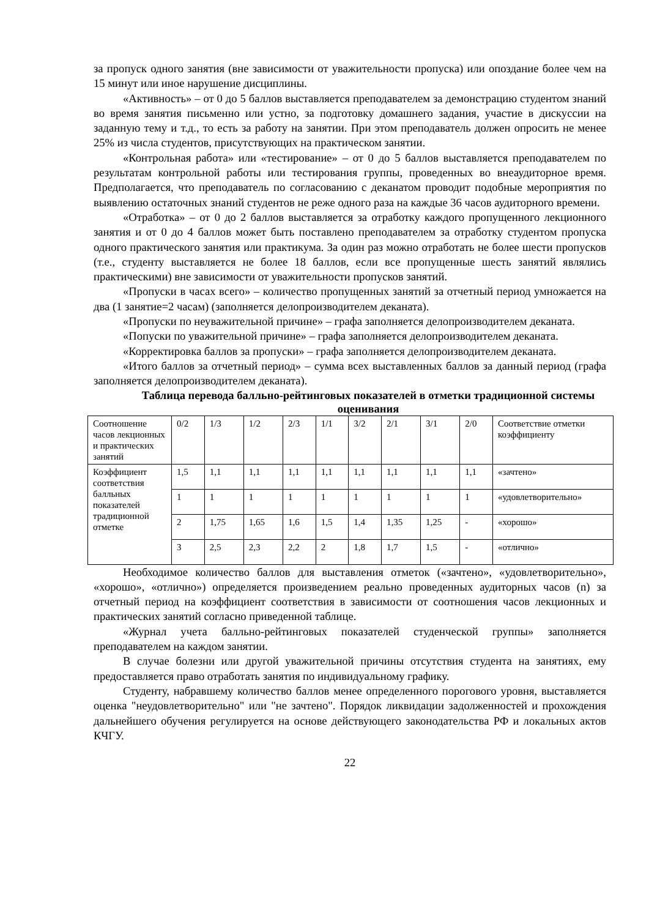за пропуск одного занятия (вне зависимости от уважительности пропуска) или опоздание более чем на 15 минут или иное нарушение дисциплины.
«Активность» – от 0 до 5 баллов выставляется преподавателем за демонстрацию студентом знаний во время занятия письменно или устно, за подготовку домашнего задания, участие в дискуссии на заданную тему и т.д., то есть за работу на занятии. При этом преподаватель должен опросить не менее 25% из числа студентов, присутствующих на практическом занятии.
«Контрольная работа» или «тестирование» – от 0 до 5 баллов выставляется преподавателем по результатам контрольной работы или тестирования группы, проведенных во внеаудиторное время. Предполагается, что преподаватель по согласованию с деканатом проводит подобные мероприятия по выявлению остаточных знаний студентов не реже одного раза на каждые 36 часов аудиторного времени.
«Отработка» – от 0 до 2 баллов выставляется за отработку каждого пропущенного лекционного занятия и от 0 до 4 баллов может быть поставлено преподавателем за отработку студентом пропуска одного практического занятия или практикума. За один раз можно отработать не более шести пропусков (т.е., студенту выставляется не более 18 баллов, если все пропущенные шесть занятий являлись практическими) вне зависимости от уважительности пропусков занятий.
«Пропуски в часах всего» – количество пропущенных занятий за отчетный период умножается на два (1 занятие=2 часам) (заполняется делопроизводителем деканата).
«Пропуски по неуважительной причине» – графа заполняется делопроизводителем деканата.
«Попуски по уважительной причине» – графа заполняется делопроизводителем деканата.
«Корректировка баллов за пропуски» – графа заполняется делопроизводителем деканата.
«Итого баллов за отчетный период» – сумма всех выставленных баллов за данный период (графа заполняется делопроизводителем деканата).
Таблица перевода балльно-рейтинговых показателей в отметки традиционной системы оценивания
| Соотношение часов лекционных и практических занятий | 0/2 | 1/3 | 1/2 | 2/3 | 1/1 | 3/2 | 2/1 | 3/1 | 2/0 | Соответствие отметки коэффициенту |
| Коэффициент соответствия балльных показателей традиционной отметке | 1,5 | 1,1 | 1,1 | 1,1 | 1,1 | 1,1 | 1,1 | 1,1 | 1,1 | «зачтено» |
| | 1 | 1 | 1 | 1 | 1 | 1 | 1 | 1 | 1 | «удовлетворительно» |
| | 2 | 1,75 | 1,65 | 1,6 | 1,5 | 1,4 | 1,35 | 1,25 | - | «хорошо» |
| | 3 | 2,5 | 2,3 | 2,2 | 2 | 1,8 | 1,7 | 1,5 | - | «отлично» |
Необходимое количество баллов для выставления отметок («зачтено», «удовлетворительно», «хорошо», «отлично») определяется произведением реально проведенных аудиторных часов (n) за отчетный период на коэффициент соответствия в зависимости от соотношения часов лекционных и практических занятий согласно приведенной таблице.
«Журнал учета балльно-рейтинговых показателей студенческой группы» заполняется преподавателем на каждом занятии.
В случае болезни или другой уважительной причины отсутствия студента на занятиях, ему предоставляется право отработать занятия по индивидуальному графику.
Студенту, набравшему количество баллов менее определенного порогового уровня, выставляется оценка "неудовлетворительно" или "не зачтено". Порядок ликвидации задолженностей и прохождения дальнейшего обучения регулируется на основе действующего законодательства РФ и локальных актов КЧГУ.
22